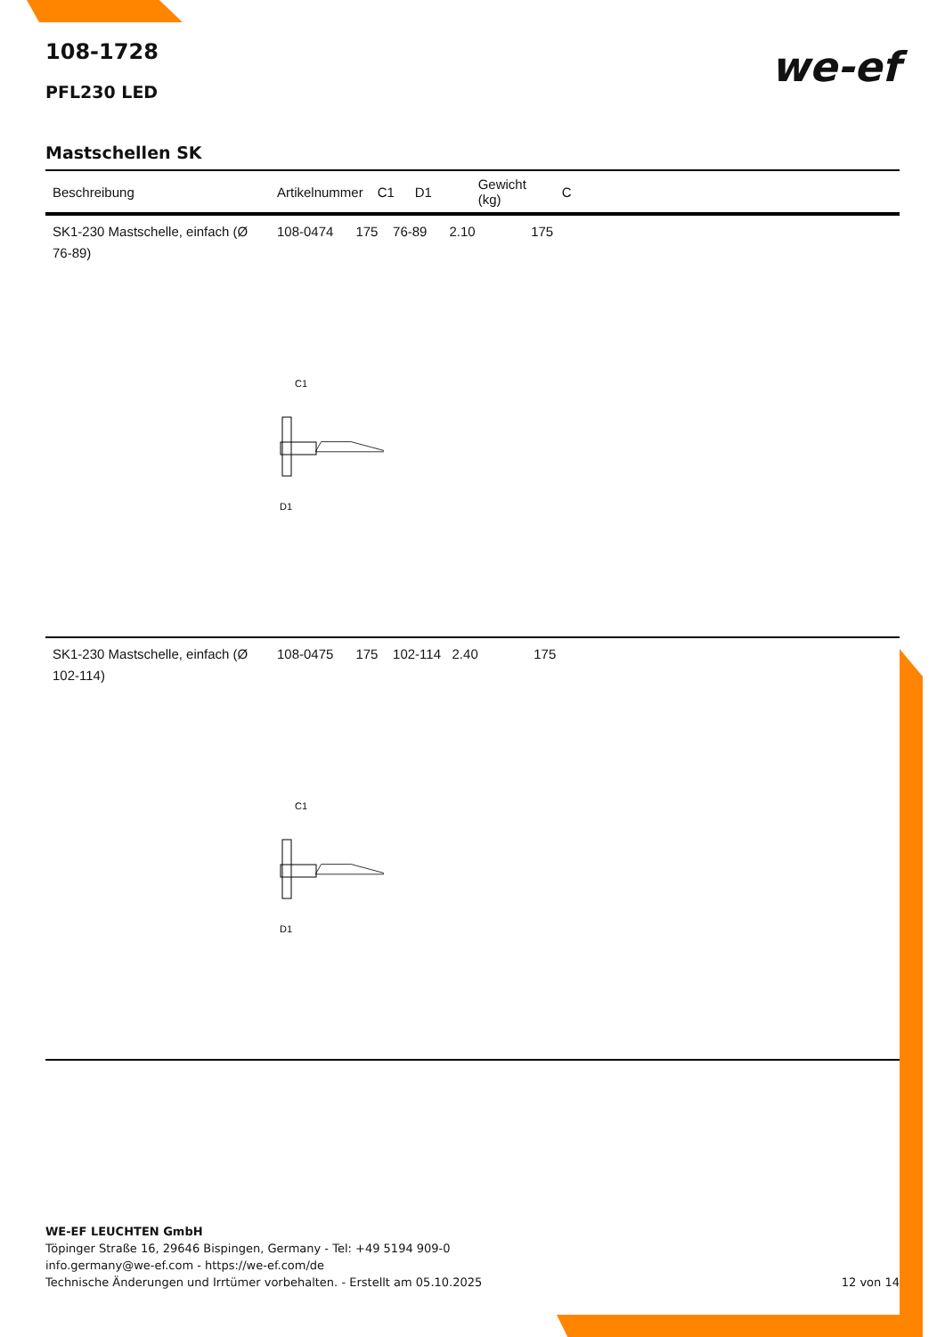we-ef
108-1728
PFL230 LED
Mastschellen SK
| Beschreibung | Artikelnummer | C1 | D1 | Gewicht (kg) | C |
| --- | --- | --- | --- | --- | --- |
| SK1-230 Mastschelle, einfach (Ø 76-89) | 108-0474 175 76-89 2.10 175 C1 D1 | | | | |
| SK1-230 Mastschelle, einfach (Ø 102-114) | 108-0475 175 102-114 2.40 175 C1 D1 | | | | |
WE-EF LEUCHTEN GmbH
Töpinger Straße 16, 29646 Bispingen, Germany - Tel: +49 5194 909-0
info.germany@we-ef.com - https://we-ef.com/de
Technische Änderungen und Irrtümer vorbehalten. - Erstellt am 05.10.2025 12 von 14